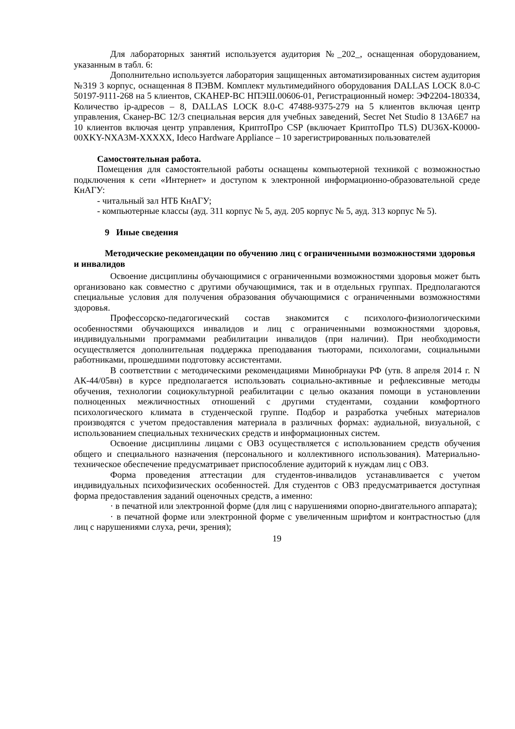Для лабораторных занятий используется аудитория №_202_, оснащенная оборудованием, указанным в табл. 6:
Дополнительно используется лаборатория защищенных автоматизированных систем аудитория №319 3 корпус, оснащенная 8 ПЭВМ. Комплект мультимедийного оборудования DALLAS LOCK 8.0-С 50197-9111-268 на 5 клиентов, СКАНЕР-ВС НПЭШ.00606-01, Регистрационный номер: ЭФ2204-180334, Количество ip-адресов – 8, DALLAS LOCK 8.0-С 47488-9375-279 на 5 клиентов включая центр управления, Сканер-ВС 12/3 специальная версия для учебных заведений, Secret Net Studio 8 13А6Е7 на 10 клиентов включая центр управления, КриптоПро CSP (включает КриптоПро TLS) DU36X-K0000-00XKY-NXA3M-XXXXX, Ideco Hardware Appliance – 10 зарегистрированных пользователей
Самостоятельная работа.
Помещения для самостоятельной работы оснащены компьютерной техникой с возможностью подключения к сети «Интернет» и доступом к электронной информационно-образовательной среде КнАГУ:
- читальный зал НТБ КнАГУ;
- компьютерные классы (ауд. 311 корпус № 5, ауд. 205 корпус № 5, ауд. 313 корпус № 5).
9 Иные сведения
Методические рекомендации по обучению лиц с ограниченными возможностями здоровья и инвалидов
Освоение дисциплины обучающимися с ограниченными возможностями здоровья может быть организовано как совместно с другими обучающимися, так и в отдельных группах. Предполагаются специальные условия для получения образования обучающимися с ограниченными возможностями здоровья.
Профессорско-педагогический состав знакомится с психолого-физиологическими особенностями обучающихся инвалидов и лиц с ограниченными возможностями здоровья, индивидуальными программами реабилитации инвалидов (при наличии). При необходимости осуществляется дополнительная поддержка преподавания тьюторами, психологами, социальными работниками, прошедшими подготовку ассистентами.
В соответствии с методическими рекомендациями Минобрнауки РФ (утв. 8 апреля 2014 г. N АК-44/05вн) в курсе предполагается использовать социально-активные и рефлексивные методы обучения, технологии социокультурной реабилитации с целью оказания помощи в установлении полноценных межличностных отношений с другими студентами, создании комфортного психологического климата в студенческой группе. Подбор и разработка учебных материалов производятся с учетом предоставления материала в различных формах: аудиальной, визуальной, с использованием специальных технических средств и информационных систем.
Освоение дисциплины лицами с ОВЗ осуществляется с использованием средств обучения общего и специального назначения (персонального и коллективного использования). Материально-техническое обеспечение предусматривает приспособление аудиторий к нуждам лиц с ОВЗ.
Форма проведения аттестации для студентов-инвалидов устанавливается с учетом индивидуальных психофизических особенностей. Для студентов с ОВЗ предусматривается доступная форма предоставления заданий оценочных средств, а именно:
· в печатной или электронной форме (для лиц с нарушениями опорно-двигательного аппарата);
· в печатной форме или электронной форме с увеличенным шрифтом и контрастностью (для лиц с нарушениями слуха, речи, зрения);
19